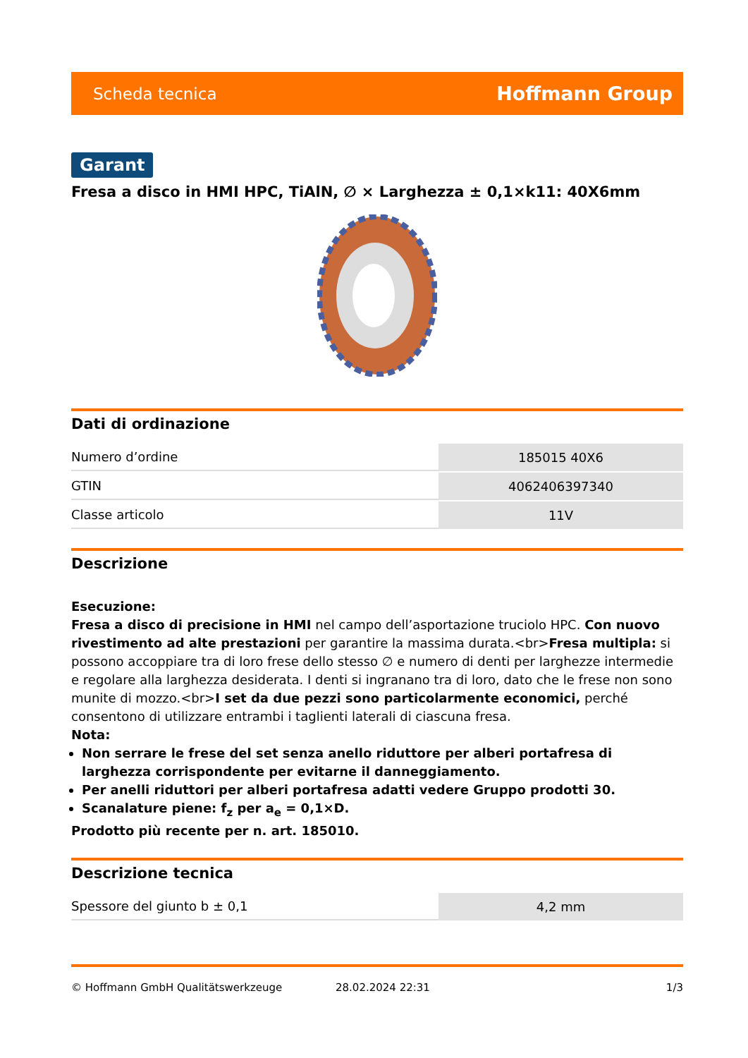Scheda tecnica Hoffmann Group
Garant
Fresa a disco in HMI HPC, TiAlN, ∅ × Larghezza ± 0,1×k11: 40X6mm
Dati di ordinazione
| Numero d’ordine | 185015 40X6 |
| GTIN | 4062406397340 |
| Classe articolo | 11V |
Descrizione
Esecuzione:
Fresa a disco di precisione in HMI nel campo dell’asportazione truciolo HPC. Con nuovo rivestimento ad alte prestazioni per garantire la massima durata.<br>Fresa multipla: si possono accoppiare tra di loro frese dello stesso ∅ e numero di denti per larghezze intermedie e regolare alla larghezza desiderata. I denti si ingranano tra di loro, dato che le frese non sono munite di mozzo.<br>I set da due pezzi sono particolarmente economici, perché consentono di utilizzare entrambi i taglienti laterali di ciascuna fresa.
Nota:
Non serrare le frese del set senza anello riduttore per alberi portafresa di larghezza corrispondente per evitarne il danneggiamento.
Per anelli riduttori per alberi portafresa adatti vedere Gruppo prodotti 30.
Scanalature piene: f<sub>z</sub> per a<sub>e</sub> = 0,1×D.
Prodotto più recente per n. art. 185010.
Descrizione tecnica
| Spessore del giunto b ± 0,1 | 4,2 mm |
© Hoffmann GmbH Qualitätswerkzeuge 28.02.2024 22:31 1/3